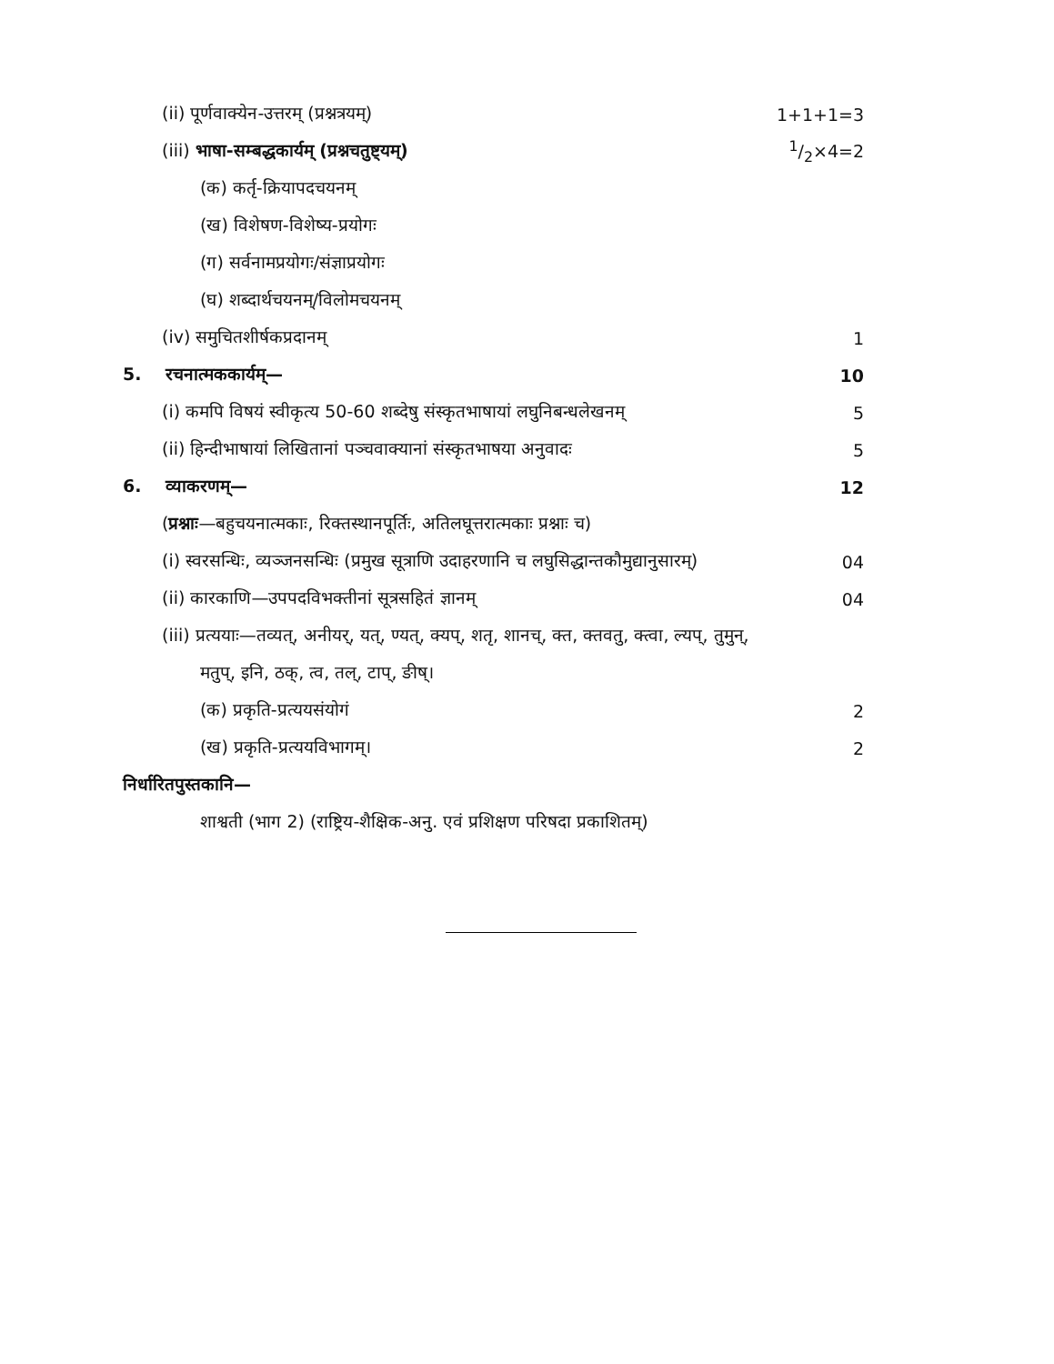(ii) पूर्णवाक्येन-उत्तरम् (प्रश्नत्रयम्) 1+1+1=3
(iii) भाषा-सम्बद्धकार्यम् (प्रश्नचतुष्ट्यम्) 1/2×4=2
(क) कर्तृ-क्रियापदचयनम्
(ख) विशेषण-विशेष्य-प्रयोगः
(ग) सर्वनामप्रयोगः/संज्ञाप्रयोगः
(घ) शब्दार्थचयनम्/विलोमचयनम्
(iv) समुचितशीर्षकप्रदानम् 1
5. रचनात्मककार्यम्— 10
(i) कमपि विषयं स्वीकृत्य 50-60 शब्देषु संस्कृतभाषायां लघुनिबन्धलेखनम् 5
(ii) हिन्दीभाषायां लिखितानां पञ्चवाक्यानां संस्कृतभाषया अनुवादः 5
6. व्याकरणम्— 12
(प्रश्नाः—बहुचयनात्मकाः, रिक्तस्थानपूर्तिः, अतिलघूत्तरात्मकाः प्रश्नाः च)
(i) स्वरसन्धिः, व्यञ्जनसन्धिः (प्रमुख सूत्राणि उदाहरणानि च लघुसिद्धान्तकौमुद्यानुसारम्) 04
(ii) कारकाणि—उपपदविभक्तीनां सूत्रसहितं ज्ञानम् 04
(iii) प्रत्ययाः—तव्यत्, अनीयर्, यत्, ण्यत्, क्यप्, शतृ, शानच्, क्त, क्तवतु, क्त्वा, ल्यप्, तुमुन्,
मतुप्, इनि, ठक्, त्व, तल्, टाप्, ङीष्।
(क) प्रकृति-प्रत्ययसंयोगं 2
(ख) प्रकृति-प्रत्ययविभागम्। 2
निर्धारितपुस्तकानि—
शाश्वती (भाग 2) (राष्ट्रिय-शैक्षिक-अनु. एवं प्रशिक्षण परिषदा प्रकाशितम्)